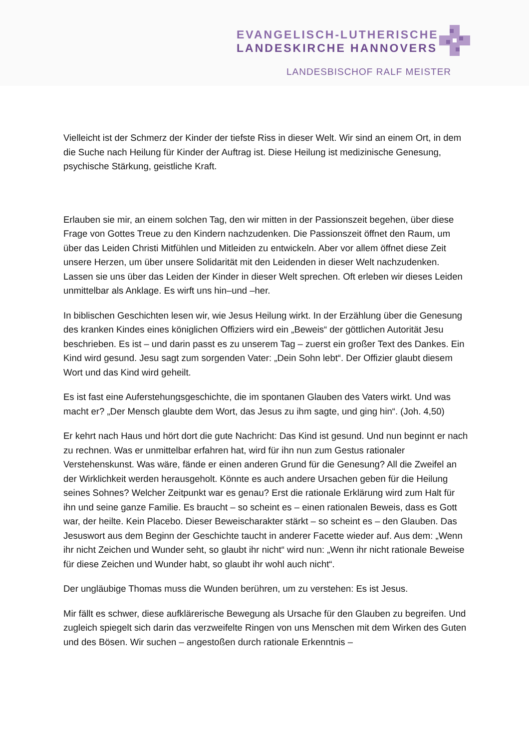EVANGELISCH-LUTHERISCHE
LANDESKIRCHE HANNOVERS
LANDESBISCHOF RALF MEISTER
Vielleicht ist der Schmerz der Kinder der tiefste Riss in dieser Welt. Wir sind an einem Ort, in dem die Suche nach Heilung für Kinder der Auftrag ist. Diese Heilung ist medizinische Genesung, psychische Stärkung, geistliche Kraft.
Erlauben sie mir, an einem solchen Tag, den wir mitten in der Passionszeit begehen, über diese Frage von Gottes Treue zu den Kindern nachzudenken. Die Passionszeit öffnet den Raum, um über das Leiden Christi Mitfühlen und Mitleiden zu entwickeln. Aber vor allem öffnet diese Zeit unsere Herzen, um über unsere Solidarität mit den Leidenden in dieser Welt nachzudenken. Lassen sie uns über das Leiden der Kinder in dieser Welt sprechen. Oft erleben wir dieses Leiden unmittelbar als Anklage. Es wirft uns hin–und –her.
In biblischen Geschichten lesen wir, wie Jesus Heilung wirkt. In der Erzählung über die Genesung des kranken Kindes eines königlichen Offiziers wird ein „Beweis“ der göttlichen Autorität Jesu beschrieben. Es ist – und darin passt es zu unserem Tag – zuerst ein großer Text des Dankes. Ein Kind wird gesund. Jesu sagt zum sorgenden Vater: „Dein Sohn lebt“. Der Offizier glaubt diesem Wort und das Kind wird geheilt.
Es ist fast eine Auferstehungsgeschichte, die im spontanen Glauben des Vaters wirkt. Und was macht er? „Der Mensch glaubte dem Wort, das Jesus zu ihm sagte, und ging hin“. (Joh. 4,50)
Er kehrt nach Haus und hört dort die gute Nachricht: Das Kind ist gesund. Und nun beginnt er nach zu rechnen. Was er unmittelbar erfahren hat, wird für ihn nun zum Gestus rationaler Verstehenskunst. Was wäre, fände er einen anderen Grund für die Genesung? All die Zweifel an der Wirklichkeit werden herausgeholt. Könnte es auch andere Ursachen geben für die Heilung seines Sohnes? Welcher Zeitpunkt war es genau? Erst die rationale Erklärung wird zum Halt für ihn und seine ganze Familie. Es braucht – so scheint es – einen rationalen Beweis, dass es Gott war, der heilte. Kein Placebo. Dieser Beweischarakter stärkt – so scheint es – den Glauben. Das Jesuswort aus dem Beginn der Geschichte taucht in anderer Facette wieder auf. Aus dem: „Wenn ihr nicht Zeichen und Wunder seht, so glaubt ihr nicht“ wird nun: „Wenn ihr nicht rationale Beweise für diese Zeichen und Wunder habt, so glaubt ihr wohl auch nicht“.
Der ungläubige Thomas muss die Wunden berühren, um zu verstehen: Es ist Jesus.
Mir fällt es schwer, diese aufklärerische Bewegung als Ursache für den Glauben zu begreifen. Und zugleich spiegelt sich darin das verzweifelte Ringen von uns Menschen mit dem Wirken des Guten und des Bösen. Wir suchen – angestoßen durch rationale Erkenntnis –